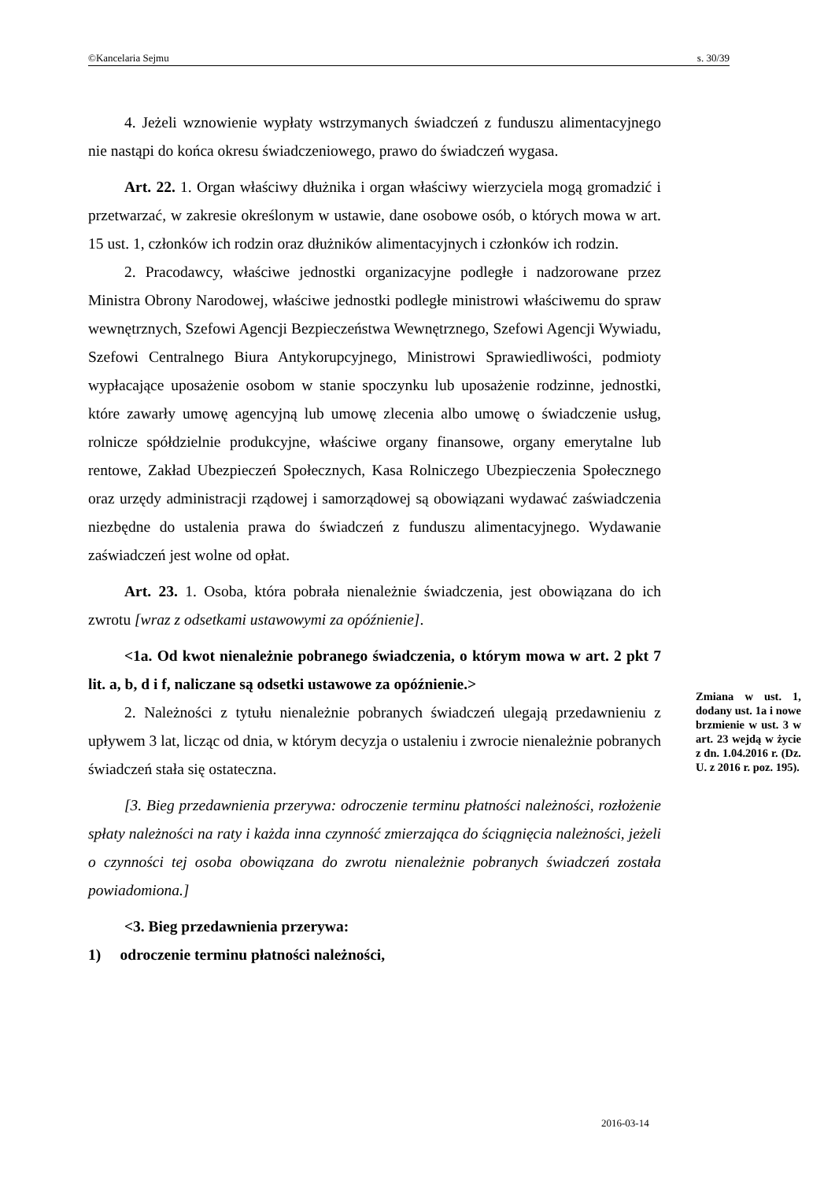©Kancelaria Sejmu s. 30/39
4. Jeżeli wznowienie wypłaty wstrzymanych świadczeń z funduszu alimentacyjnego nie nastąpi do końca okresu świadczeniowego, prawo do świadczeń wygasa.
Art. 22. 1. Organ właściwy dłużnika i organ właściwy wierzyciela mogą gromadzić i przetwarzać, w zakresie określonym w ustawie, dane osobowe osób, o których mowa w art. 15 ust. 1, członków ich rodzin oraz dłużników alimentacyjnych i członków ich rodzin.
2. Pracodawcy, właściwe jednostki organizacyjne podległe i nadzorowane przez Ministra Obrony Narodowej, właściwe jednostki podległe ministrowi właściwemu do spraw wewnętrznych, Szefowi Agencji Bezpieczeństwa Wewnętrznego, Szefowi Agencji Wywiadu, Szefowi Centralnego Biura Antykorupcyjnego, Ministrowi Sprawiedliwości, podmioty wypłacające uposażenie osobom w stanie spoczynku lub uposażenie rodzinne, jednostki, które zawarły umowę agencyjną lub umowę zlecenia albo umowę o świadczenie usług, rolnicze spółdzielnie produkcyjne, właściwe organy finansowe, organy emerytalne lub rentowe, Zakład Ubezpieczeń Społecznych, Kasa Rolniczego Ubezpieczenia Społecznego oraz urzędy administracji rządowej i samorządowej są obowiązani wydawać zaświadczenia niezbędne do ustalenia prawa do świadczeń z funduszu alimentacyjnego. Wydawanie zaświadczeń jest wolne od opłat.
Art. 23. 1. Osoba, która pobrała nienależnie świadczenia, jest obowiązana do ich zwrotu [wraz z odsetkami ustawowymi za opóźnienie].
<1a. Od kwot nienależnie pobranego świadczenia, o którym mowa w art. 2 pkt 7 lit. a, b, d i f, naliczane są odsetki ustawowe za opóźnienie.>
2. Należności z tytułu nienależnie pobranych świadczeń ulegają przedawnieniu z upływem 3 lat, licząc od dnia, w którym decyzja o ustaleniu i zwrocie nienależnie pobranych świadczeń stała się ostateczna.
[3. Bieg przedawnienia przerywa: odroczenie terminu płatności należności, rozłożenie spłaty należności na raty i każda inna czynność zmierzająca do ściągnięcia należności, jeżeli o czynności tej osoba obowiązana do zwrotu nienależnie pobranych świadczeń została powiadomiona.]
<3. Bieg przedawnienia przerywa:
1) odroczenie terminu płatności należności,
Zmiana w ust. 1, dodany ust. 1a i nowe brzmienie w ust. 3 w art. 23 wejdą w życie z dn. 1.04.2016 r. (Dz. U. z 2016 r. poz. 195).
2016-03-14